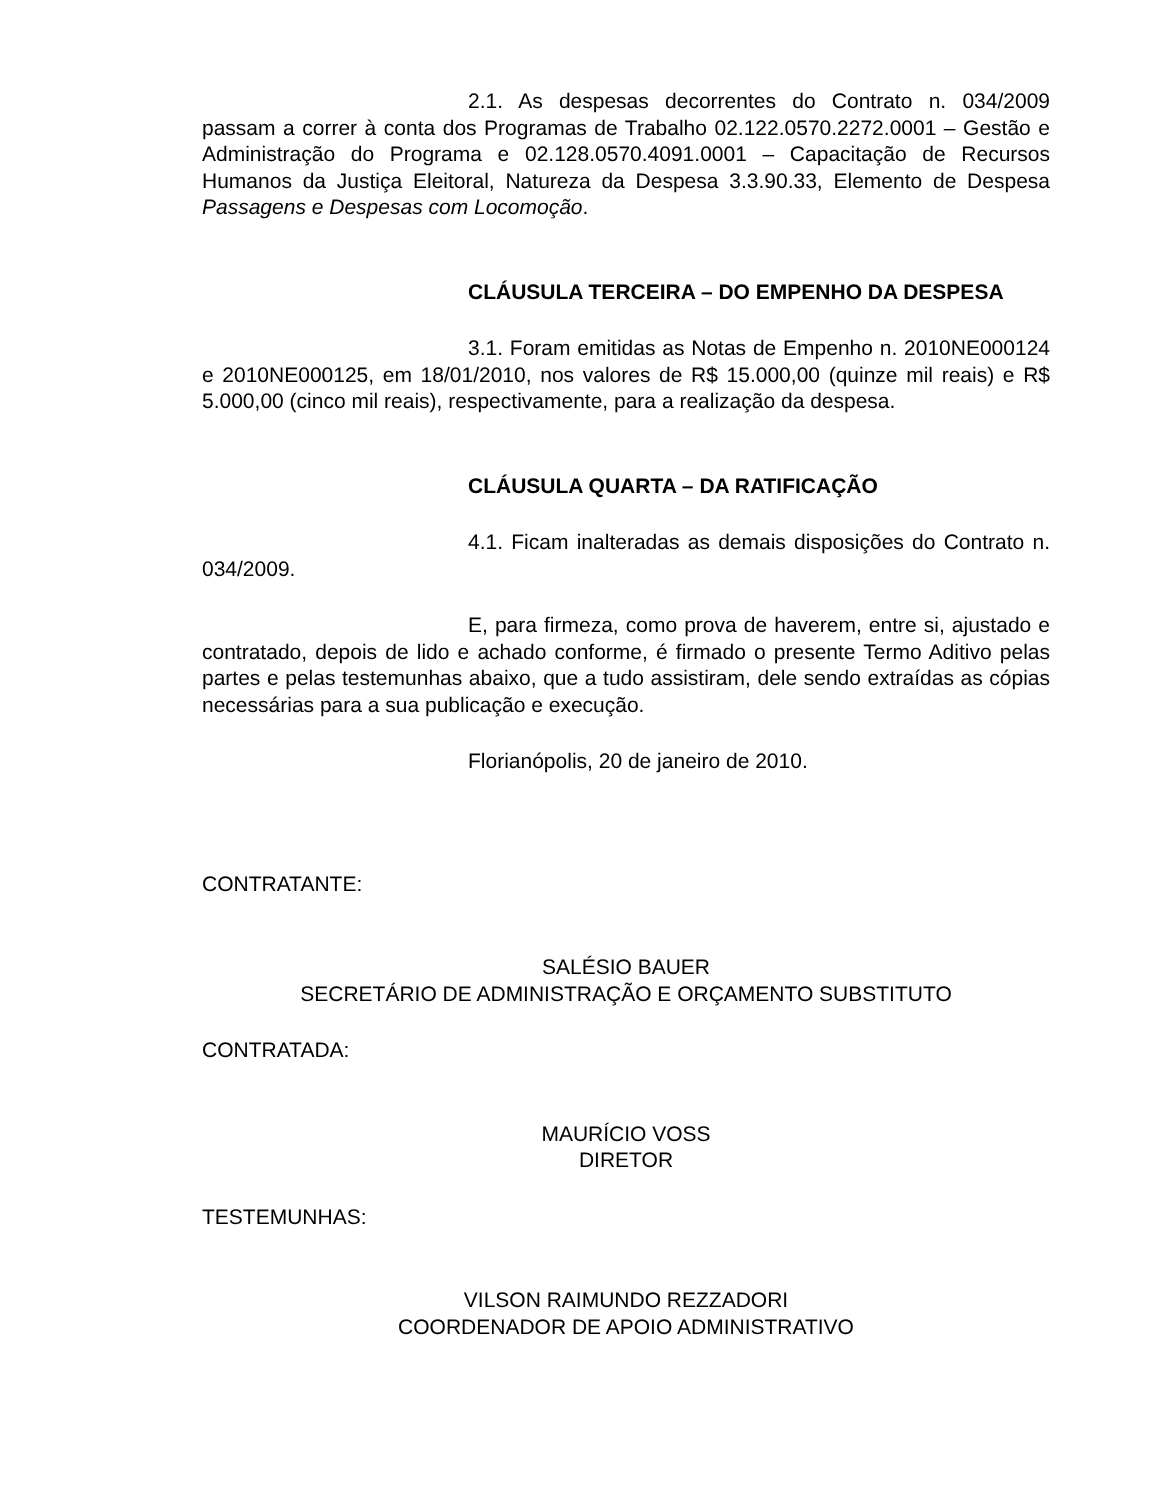2.1. As despesas decorrentes do Contrato n. 034/2009 passam a correr à conta dos Programas de Trabalho 02.122.0570.2272.0001 – Gestão e Administração do Programa e 02.128.0570.4091.0001 – Capacitação de Recursos Humanos da Justiça Eleitoral, Natureza da Despesa 3.3.90.33, Elemento de Despesa Passagens e Despesas com Locomoção.
CLÁUSULA TERCEIRA – DO EMPENHO DA DESPESA
3.1. Foram emitidas as Notas de Empenho n. 2010NE000124 e 2010NE000125, em 18/01/2010, nos valores de R$ 15.000,00 (quinze mil reais) e R$ 5.000,00 (cinco mil reais), respectivamente, para a realização da despesa.
CLÁUSULA QUARTA – DA RATIFICAÇÃO
4.1. Ficam inalteradas as demais disposições do Contrato n. 034/2009.
E, para firmeza, como prova de haverem, entre si, ajustado e contratado, depois de lido e achado conforme, é firmado o presente Termo Aditivo pelas partes e pelas testemunhas abaixo, que a tudo assistiram, dele sendo extraídas as cópias necessárias para a sua publicação e execução.
Florianópolis, 20 de janeiro de 2010.
CONTRATANTE:
SALÉSIO BAUER
SECRETÁRIO DE ADMINISTRAÇÃO E ORÇAMENTO SUBSTITUTO
CONTRATADA:
MAURÍCIO VOSS
DIRETOR
TESTEMUNHAS:
VILSON RAIMUNDO REZZADORI
COORDENADOR DE APOIO ADMINISTRATIVO